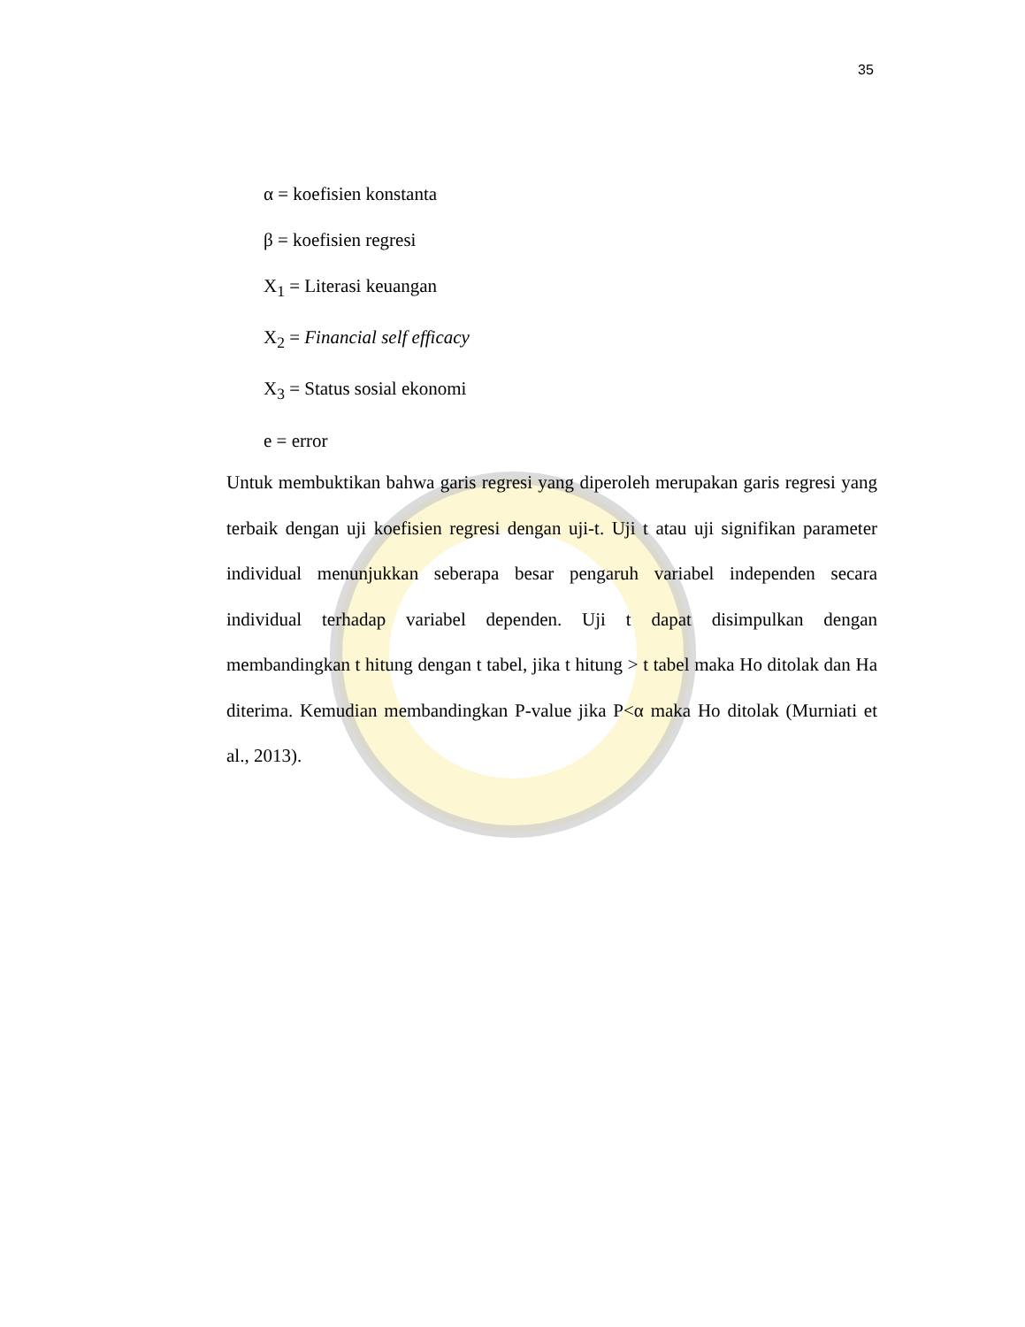35
α = koefisien konstanta
β = koefisien regresi
X<sub>1</sub> = Literasi keuangan
X<sub>2</sub> = Financial self efficacy
X<sub>3</sub> = Status sosial ekonomi
e = error
Untuk membuktikan bahwa garis regresi yang diperoleh merupakan garis regresi yang terbaik dengan uji koefisien regresi dengan uji-t. Uji t atau uji signifikan parameter individual menunjukkan seberapa besar pengaruh variabel independen secara individual terhadap variabel dependen. Uji t dapat disimpulkan dengan membandingkan t hitung dengan t tabel, jika t hitung > t tabel maka Ho ditolak dan Ha diterima. Kemudian membandingkan P-value jika P<α maka Ho ditolak (Murniati et al., 2013).